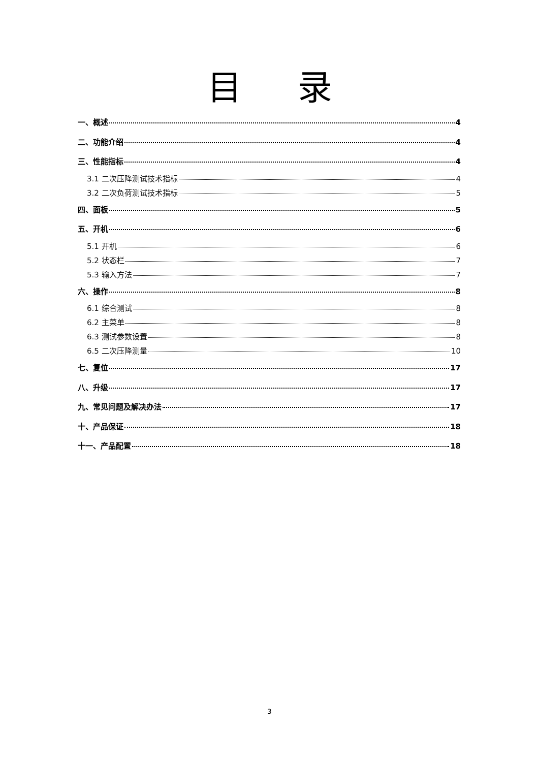目录
一、概述 4
二、功能介绍 4
三、性能指标 4
3.1 二次压降测试技术指标 4
3.2 二次负荷测试技术指标 5
四、面板 5
五、开机 6
5.1 开机 6
5.2 状态栏 7
5.3 输入方法 7
六、操作 8
6.1 综合测试 8
6.2 主菜单 8
6.3 测试参数设置 8
6.5 二次压降测量 10
七、复位 17
八、升级 17
九、常见问题及解决办法 17
十、产品保证 18
十一、产品配置 18
3